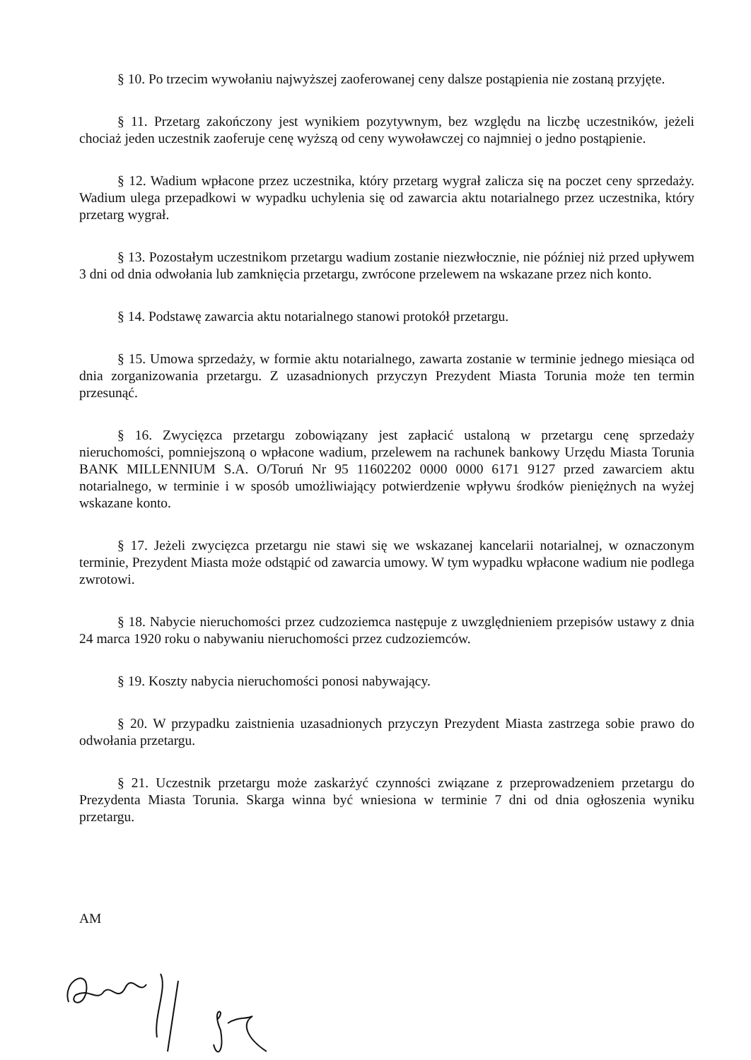§ 10. Po trzecim wywołaniu najwyższej zaoferowanej ceny dalsze postąpienia nie zostaną przyjęte.
§ 11. Przetarg zakończony jest wynikiem pozytywnym, bez względu na liczbę uczestników, jeżeli chociaż jeden uczestnik zaoferuje cenę wyższą od ceny wywoławczej co najmniej o jedno postąpienie.
§ 12. Wadium wpłacone przez uczestnika, który przetarg wygrał zalicza się na poczet ceny sprzedaży. Wadium ulega przepadkowi w wypadku uchylenia się od zawarcia aktu notarialnego przez uczestnika, który przetarg wygrał.
§ 13. Pozostałym uczestnikom przetargu wadium zostanie niezwłocznie, nie później niż przed upływem 3 dni od dnia odwołania lub zamknięcia przetargu, zwrócone przelewem na wskazane przez nich konto.
§ 14. Podstawę zawarcia aktu notarialnego stanowi protokół przetargu.
§ 15. Umowa sprzedaży, w formie aktu notarialnego, zawarta zostanie w terminie jednego miesiąca od dnia zorganizowania przetargu. Z uzasadnionych przyczyn Prezydent Miasta Torunia może ten termin przesunąć.
§ 16. Zwycięzca przetargu zobowiązany jest zapłacić ustaloną w przetargu cenę sprzedaży nieruchomości, pomniejszoną o wpłacone wadium, przelewem na rachunek bankowy Urzędu Miasta Torunia BANK MILLENNIUM S.A. O/Toruń Nr 95 11602202 0000 0000 6171 9127 przed zawarciem aktu notarialnego, w terminie i w sposób umożliwiający potwierdzenie wpływu środków pieniężnych na wyżej wskazane konto.
§ 17. Jeżeli zwycięzca przetargu nie stawi się we wskazanej kancelarii notarialnej, w oznaczonym terminie, Prezydent Miasta może odstąpić od zawarcia umowy. W tym wypadku wpłacone wadium nie podlega zwrotowi.
§ 18. Nabycie nieruchomości przez cudzoziemca następuje z uwzględnieniem przepisów ustawy z dnia 24 marca 1920 roku o nabywaniu nieruchomości przez cudzoziemców.
§ 19. Koszty nabycia nieruchomości ponosi nabywający.
§ 20. W przypadku zaistnienia uzasadnionych przyczyn Prezydent Miasta zastrzega sobie prawo do odwołania przetargu.
§ 21. Uczestnik przetargu może zaskarżyć czynności związane z przeprowadzeniem przetargu do Prezydenta Miasta Torunia. Skarga winna być wniesiona w terminie 7 dni od dnia ogłoszenia wyniku przetargu.
AM